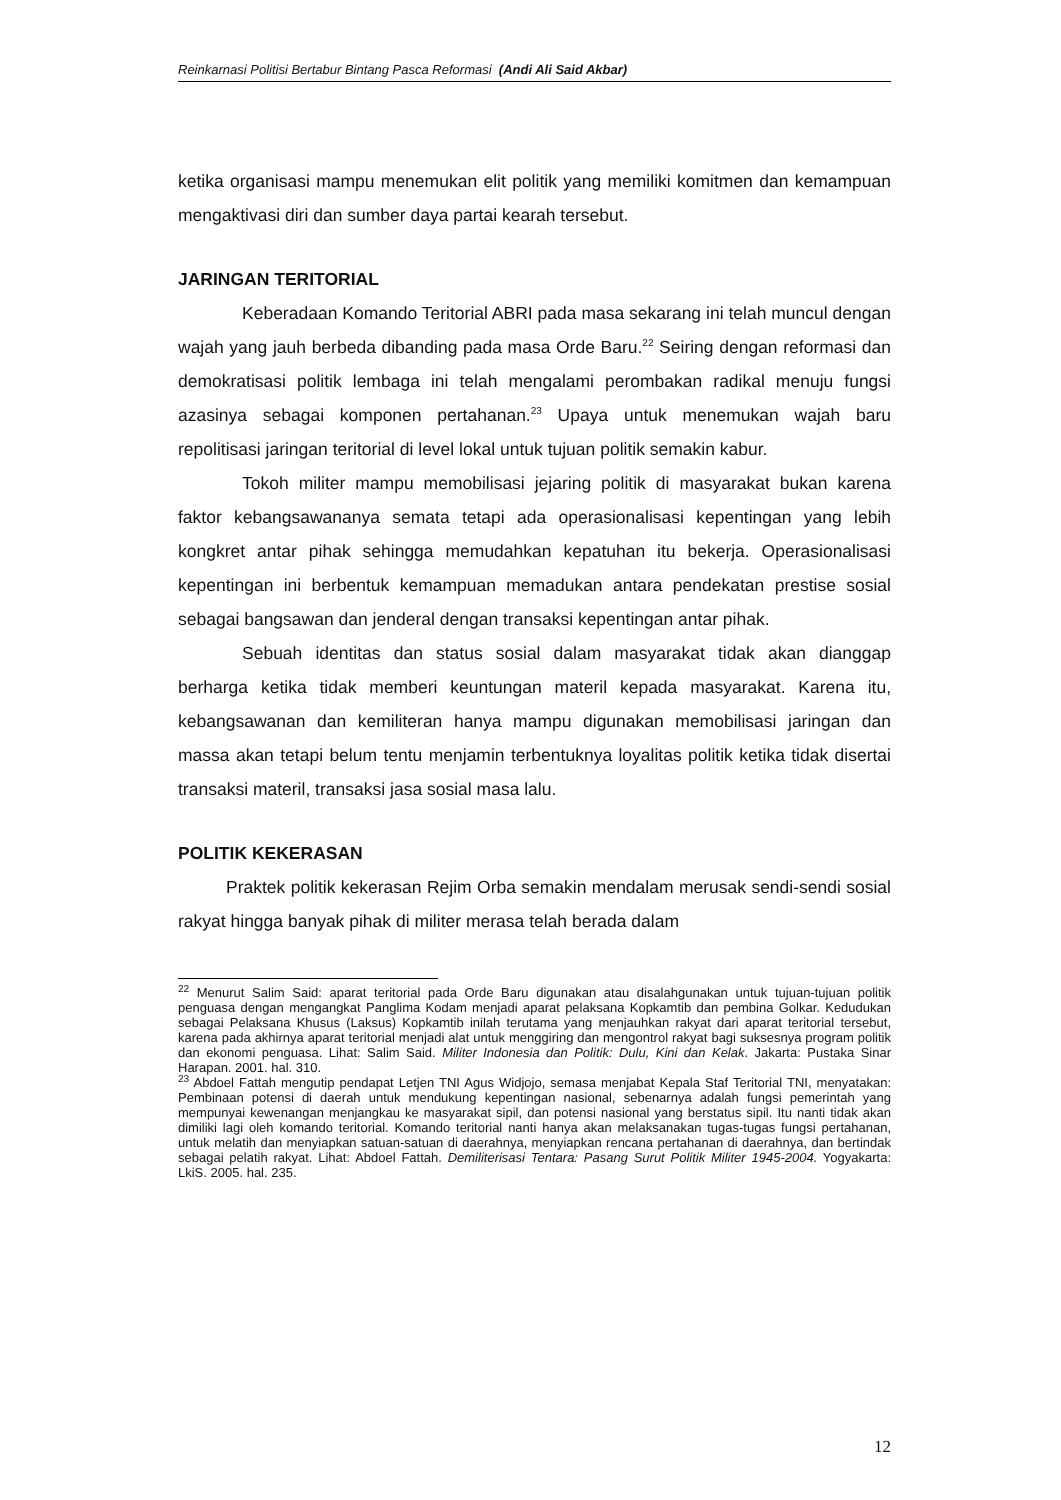Reinkarnasi Politisi Bertabur Bintang Pasca Reformasi (Andi Ali Said Akbar)
ketika organisasi mampu menemukan elit politik yang memiliki komitmen dan kemampuan mengaktivasi diri dan sumber daya partai kearah tersebut.
JARINGAN TERITORIAL
Keberadaan Komando Teritorial ABRI pada masa sekarang ini telah muncul dengan wajah yang jauh berbeda dibanding pada masa Orde Baru.<sup>22</sup> Seiring dengan reformasi dan demokratisasi politik lembaga ini telah mengalami perombakan radikal menuju fungsi azasinya sebagai komponen pertahanan.<sup>23</sup> Upaya untuk menemukan wajah baru repolitisasi jaringan teritorial di level lokal untuk tujuan politik semakin kabur.
Tokoh militer mampu memobilisasi jejaring politik di masyarakat bukan karena faktor kebangsawananya semata tetapi ada operasionalisasi kepentingan yang lebih kongkret antar pihak sehingga memudahkan kepatuhan itu bekerja. Operasionalisasi kepentingan ini berbentuk kemampuan memadukan antara pendekatan prestise sosial sebagai bangsawan dan jenderal dengan transaksi kepentingan antar pihak.
Sebuah identitas dan status sosial dalam masyarakat tidak akan dianggap berharga ketika tidak memberi keuntungan materil kepada masyarakat. Karena itu, kebangsawanan dan kemiliteran hanya mampu digunakan memobilisasi jaringan dan massa akan tetapi belum tentu menjamin terbentuknya loyalitas politik ketika tidak disertai transaksi materil, transaksi jasa sosial masa lalu.
POLITIK KEKERASAN
Praktek politik kekerasan Rejim Orba semakin mendalam merusak sendi-sendi sosial rakyat hingga banyak pihak di militer merasa telah berada dalam
<sup>22</sup> Menurut Salim Said: aparat teritorial pada Orde Baru digunakan atau disalahgunakan untuk tujuan-tujuan politik penguasa dengan mengangkat Panglima Kodam menjadi aparat pelaksana Kopkamtib dan pembina Golkar. Kedudukan sebagai Pelaksana Khusus (Laksus) Kopkamtib inilah terutama yang menjauhkan rakyat dari aparat teritorial tersebut, karena pada akhirnya aparat teritorial menjadi alat untuk menggiring dan mengontrol rakyat bagi suksesnya program politik dan ekonomi penguasa. Lihat: Salim Said. Militer Indonesia dan Politik: Dulu, Kini dan Kelak. Jakarta: Pustaka Sinar Harapan. 2001. hal. 310.
<sup>23</sup> Abdoel Fattah mengutip pendapat Letjen TNI Agus Widjojo, semasa menjabat Kepala Staf Teritorial TNI, menyatakan: Pembinaan potensi di daerah untuk mendukung kepentingan nasional, sebenarnya adalah fungsi pemerintah yang mempunyai kewenangan menjangkau ke masyarakat sipil, dan potensi nasional yang berstatus sipil. Itu nanti tidak akan dimiliki lagi oleh komando teritorial. Komando teritorial nanti hanya akan melaksanakan tugas-tugas fungsi pertahanan, untuk melatih dan menyiapkan satuan-satuan di daerahnya, menyiapkan rencana pertahanan di daerahnya, dan bertindak sebagai pelatih rakyat. Lihat: Abdoel Fattah. Demiliterisasi Tentara: Pasang Surut Politik Militer 1945-2004. Yogyakarta: LkiS. 2005. hal. 235.
12